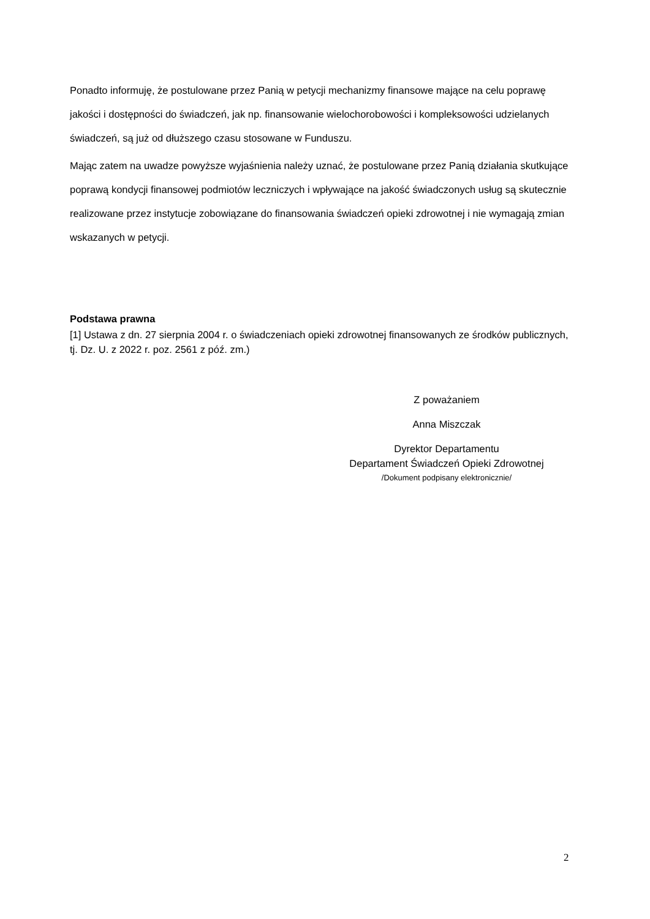Ponadto informuję, że postulowane przez Panią w petycji mechanizmy finansowe mające na celu poprawę jakości i dostępności do świadczeń, jak np. finansowanie wielochorobowości i kompleksowości udzielanych świadczeń, są już od dłuższego czasu stosowane w Funduszu.
Mając zatem na uwadze powyższe wyjaśnienia należy uznać, że postulowane przez Panią działania skutkujące poprawą kondycji finansowej podmiotów leczniczych i wpływające na jakość świadczonych usług są skutecznie realizowane przez instytucje zobowiązane do finansowania świadczeń opieki zdrowotnej i nie wymagają zmian wskazanych w petycji.
Podstawa prawna
[1] Ustawa z dn. 27 sierpnia 2004 r. o świadczeniach opieki zdrowotnej finansowanych ze środków publicznych, tj. Dz. U. z 2022 r. poz. 2561 z póź. zm.)
Z poważaniem
Anna Miszczak
Dyrektor Departamentu
Departament Świadczeń Opieki Zdrowotnej
/Dokument podpisany elektronicznie/
2